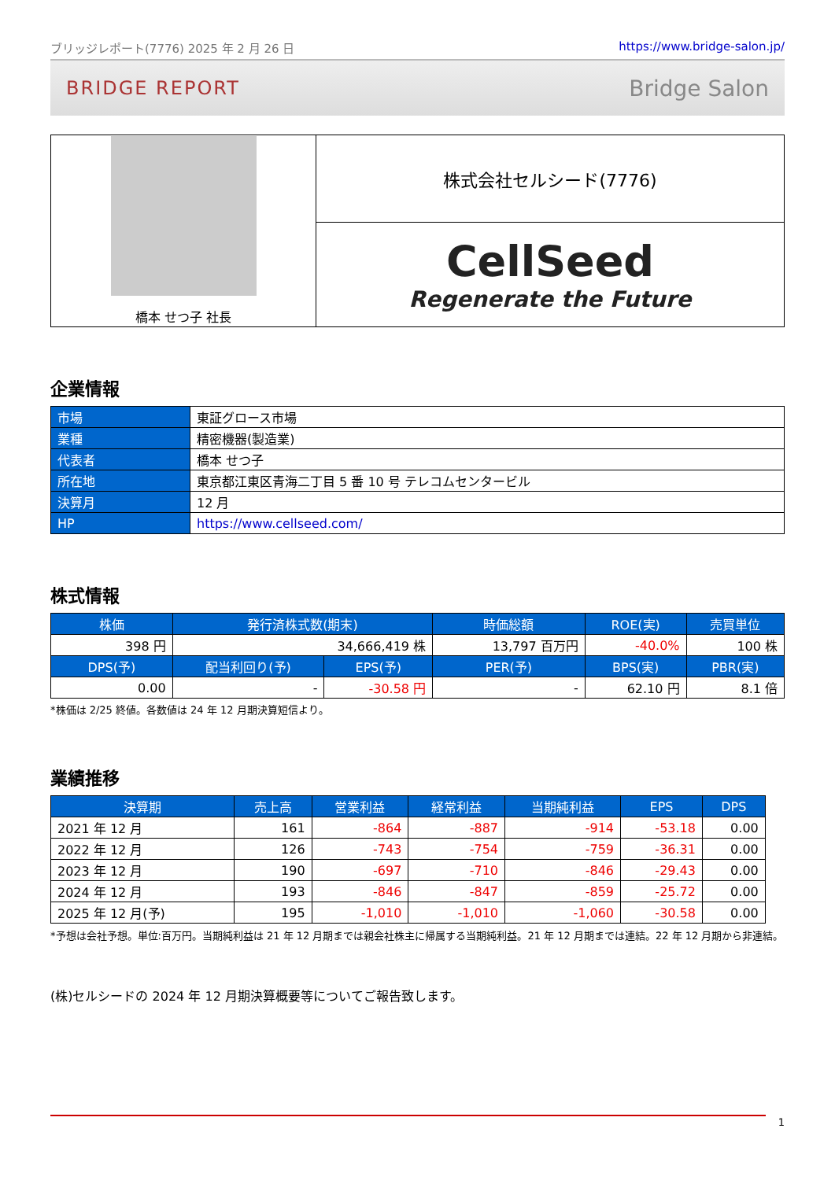ブリッジレポート(7776) 2025 年 2 月 26 日 https://www.bridge-salon.jp/
BRIDGE REPORT Bridge Salon
| 橋本 せつ子 社長 | 株式会社セルシード(7776) |
| | CellSeed Regenerate the Future |
企業情報
| 市場 | 東証グロース市場 |
| 業種 | 精密機器(製造業) |
| 代表者 | 橋本 せつ子 |
| 所在地 | 東京都江東区青海二丁目 5 番 10 号 テレコムセンタービル |
| 決算月 | 12 月 |
| HP | https://www.cellseed.com/ |
株式情報
| 株価 | 発行済株式数(期末) | | 時価総額 | ROE(実) | 売買単位 |
| --- | --- | --- | --- | --- | --- |
| 398 円 | 34,666,419 株 | | 13,797 百万円 | -40.0% | 100 株 |
| DPS(予) | 配当利回り(予) | EPS(予) | PER(予) | BPS(実) | PBR(実) |
| 0.00 | - | -30.58 円 | - | 62.10 円 | 8.1 倍 |
*株価は 2/25 終値。各数値は 24 年 12 月期決算短信より。
業績推移
| 決算期 | 売上高 | 営業利益 | 経常利益 | 当期純利益 | EPS | DPS |
| --- | --- | --- | --- | --- | --- | --- |
| 2021 年 12 月 | 161 | -864 | -887 | -914 | -53.18 | 0.00 |
| 2022 年 12 月 | 126 | -743 | -754 | -759 | -36.31 | 0.00 |
| 2023 年 12 月 | 190 | -697 | -710 | -846 | -29.43 | 0.00 |
| 2024 年 12 月 | 193 | -846 | -847 | -859 | -25.72 | 0.00 |
| 2025 年 12 月(予) | 195 | -1,010 | -1,010 | -1,060 | -30.58 | 0.00 |
*予想は会社予想。単位:百万円。当期純利益は 21 年 12 月期までは親会社株主に帰属する当期純利益。21 年 12 月期までは連結。22 年 12 月期から非連結。
(株)セルシードの 2024 年 12 月期決算概要等についてご報告致します。
1